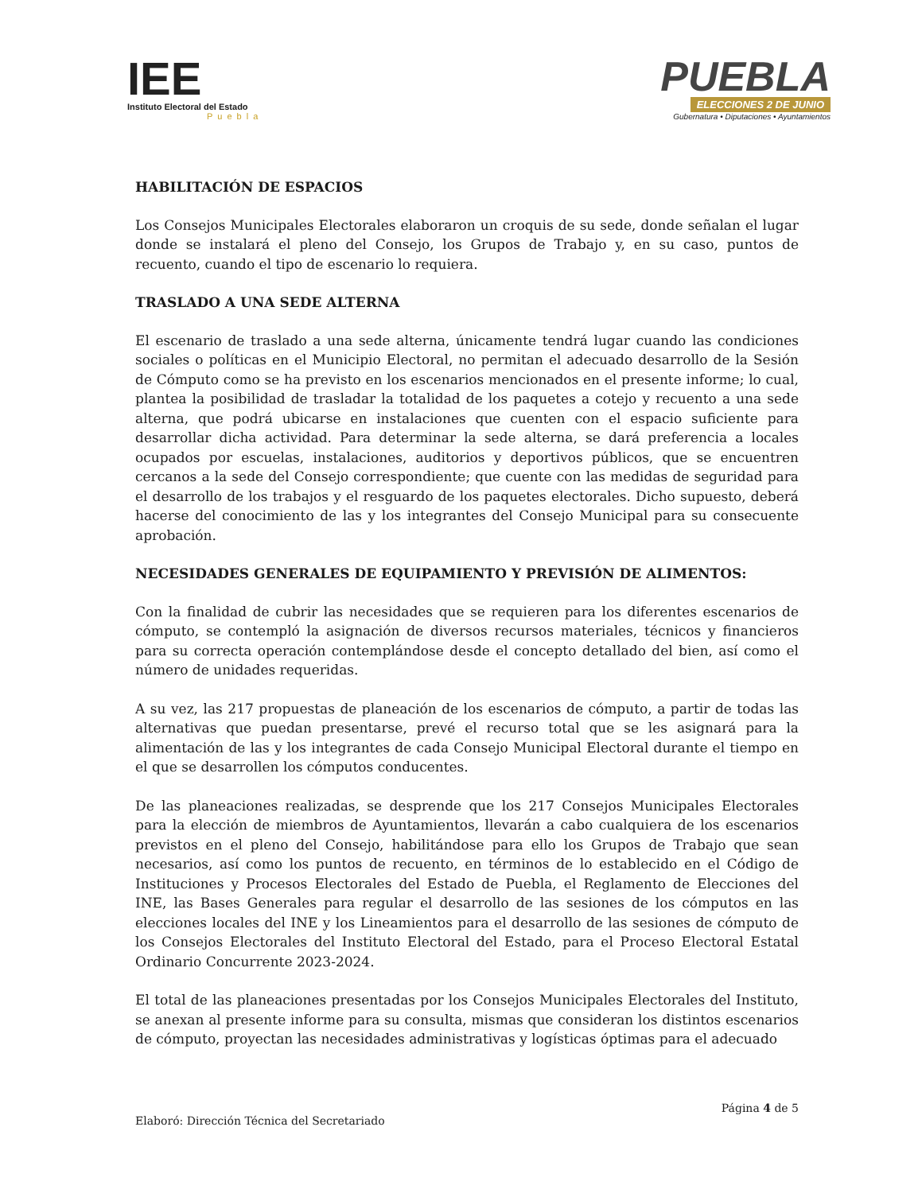IEE
Instituto Electoral del Estado
Puebla
PUEBLA
ELECCIONES 2 DE JUNIO
Gubernatura • Diputaciones • Ayuntamientos
HABILITACIÓN DE ESPACIOS
Los Consejos Municipales Electorales elaboraron un croquis de su sede, donde señalan el lugar donde se instalará el pleno del Consejo, los Grupos de Trabajo y, en su caso, puntos de recuento, cuando el tipo de escenario lo requiera.
TRASLADO A UNA SEDE ALTERNA
El escenario de traslado a una sede alterna, únicamente tendrá lugar cuando las condiciones sociales o políticas en el Municipio Electoral, no permitan el adecuado desarrollo de la Sesión de Cómputo como se ha previsto en los escenarios mencionados en el presente informe; lo cual, plantea la posibilidad de trasladar la totalidad de los paquetes a cotejo y recuento a una sede alterna, que podrá ubicarse en instalaciones que cuenten con el espacio suficiente para desarrollar dicha actividad. Para determinar la sede alterna, se dará preferencia a locales ocupados por escuelas, instalaciones, auditorios y deportivos públicos, que se encuentren cercanos a la sede del Consejo correspondiente; que cuente con las medidas de seguridad para el desarrollo de los trabajos y el resguardo de los paquetes electorales. Dicho supuesto, deberá hacerse del conocimiento de las y los integrantes del Consejo Municipal para su consecuente aprobación.
NECESIDADES GENERALES DE EQUIPAMIENTO Y PREVISIÓN DE ALIMENTOS:
Con la finalidad de cubrir las necesidades que se requieren para los diferentes escenarios de cómputo, se contempló la asignación de diversos recursos materiales, técnicos y financieros para su correcta operación contemplándose desde el concepto detallado del bien, así como el número de unidades requeridas.
A su vez, las 217 propuestas de planeación de los escenarios de cómputo, a partir de todas las alternativas que puedan presentarse, prevé el recurso total que se les asignará para la alimentación de las y los integrantes de cada Consejo Municipal Electoral durante el tiempo en el que se desarrollen los cómputos conducentes.
De las planeaciones realizadas, se desprende que los 217 Consejos Municipales Electorales para la elección de miembros de Ayuntamientos, llevarán a cabo cualquiera de los escenarios previstos en el pleno del Consejo, habilitándose para ello los Grupos de Trabajo que sean necesarios, así como los puntos de recuento, en términos de lo establecido en el Código de Instituciones y Procesos Electorales del Estado de Puebla, el Reglamento de Elecciones del INE, las Bases Generales para regular el desarrollo de las sesiones de los cómputos en las elecciones locales del INE y los Lineamientos para el desarrollo de las sesiones de cómputo de los Consejos Electorales del Instituto Electoral del Estado, para el Proceso Electoral Estatal Ordinario Concurrente 2023-2024.
El total de las planeaciones presentadas por los Consejos Municipales Electorales del Instituto, se anexan al presente informe para su consulta, mismas que consideran los distintos escenarios de cómputo, proyectan las necesidades administrativas y logísticas óptimas para el adecuado
Página 4 de 5
Elaboró: Dirección Técnica del Secretariado